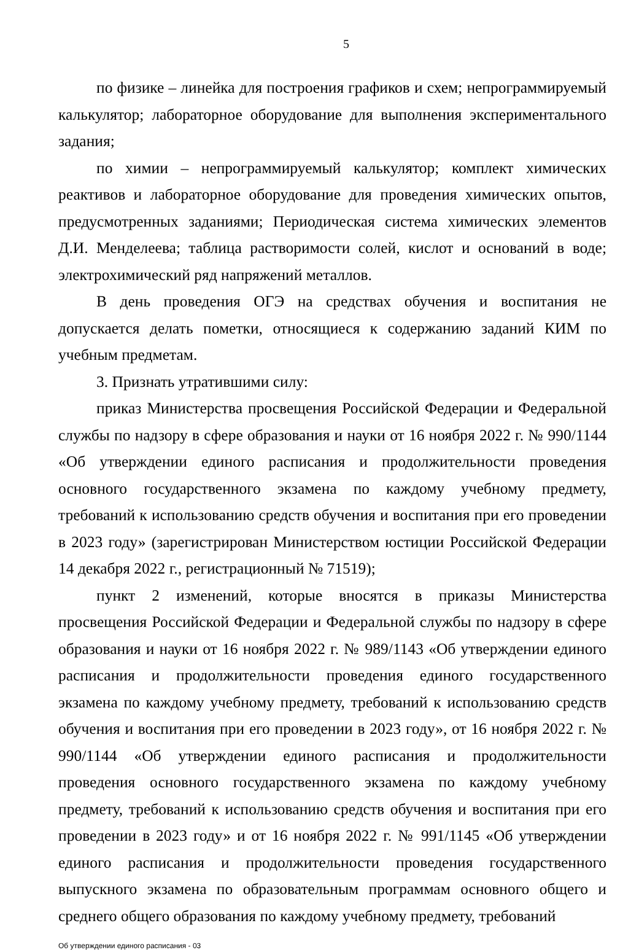5
по физике – линейка для построения графиков и схем; непрограммируемый калькулятор; лабораторное оборудование для выполнения экспериментального задания;
по химии – непрограммируемый калькулятор; комплект химических реактивов и лабораторное оборудование для проведения химических опытов, предусмотренных заданиями; Периодическая система химических элементов Д.И. Менделеева; таблица растворимости солей, кислот и оснований в воде; электрохимический ряд напряжений металлов.
В день проведения ОГЭ на средствах обучения и воспитания не допускается делать пометки, относящиеся к содержанию заданий КИМ по учебным предметам.
3. Признать утратившими силу:
приказ Министерства просвещения Российской Федерации и Федеральной службы по надзору в сфере образования и науки от 16 ноября 2022 г. № 990/1144 «Об утверждении единого расписания и продолжительности проведения основного государственного экзамена по каждому учебному предмету, требований к использованию средств обучения и воспитания при его проведении в 2023 году» (зарегистрирован Министерством юстиции Российской Федерации 14 декабря 2022 г., регистрационный № 71519);
пункт 2 изменений, которые вносятся в приказы Министерства просвещения Российской Федерации и Федеральной службы по надзору в сфере образования и науки от 16 ноября 2022 г. № 989/1143 «Об утверждении единого расписания и продолжительности проведения единого государственного экзамена по каждому учебному предмету, требований к использованию средств обучения и воспитания при его проведении в 2023 году», от 16 ноября 2022 г. № 990/1144 «Об утверждении единого расписания и продолжительности проведения основного государственного экзамена по каждому учебному предмету, требований к использованию средств обучения и воспитания при его проведении в 2023 году» и от 16 ноября 2022 г. № 991/1145 «Об утверждении единого расписания и продолжительности проведения государственного выпускного экзамена по образовательным программам основного общего и среднего общего образования по каждому учебному предмету, требований
Об утверждении единого расписания - 03